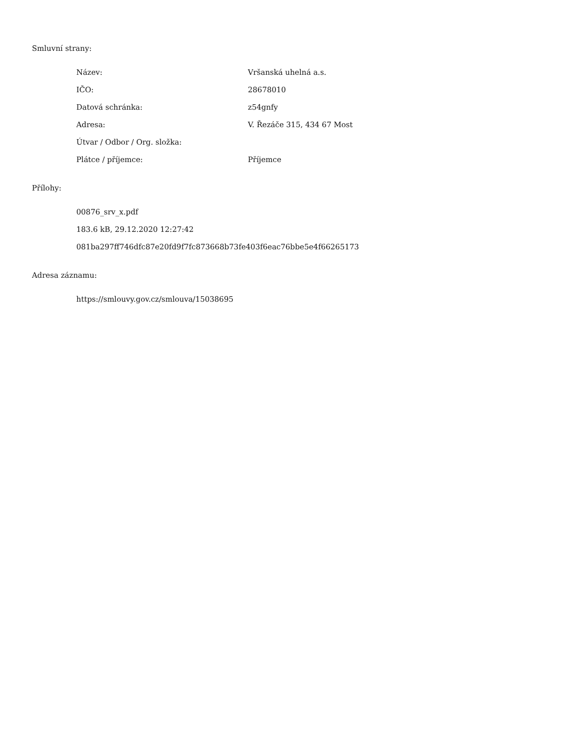Smluvní strany:
| Název: | Vršanská uhelná a.s. |
| IČO: | 28678010 |
| Datová schránka: | z54gnfy |
| Adresa: | V. Řezáče 315, 434 67 Most |
| Útvar / Odbor / Org. složka: | |
| Plátce / příjemce: | Příjemce |
Přílohy:
00876_srv_x.pdf
183.6 kB, 29.12.2020 12:27:42
081ba297ff746dfc87e20fd9f7fc873668b73fe403f6eac76bbe5e4f66265173
Adresa záznamu:
https://smlouvy.gov.cz/smlouva/15038695